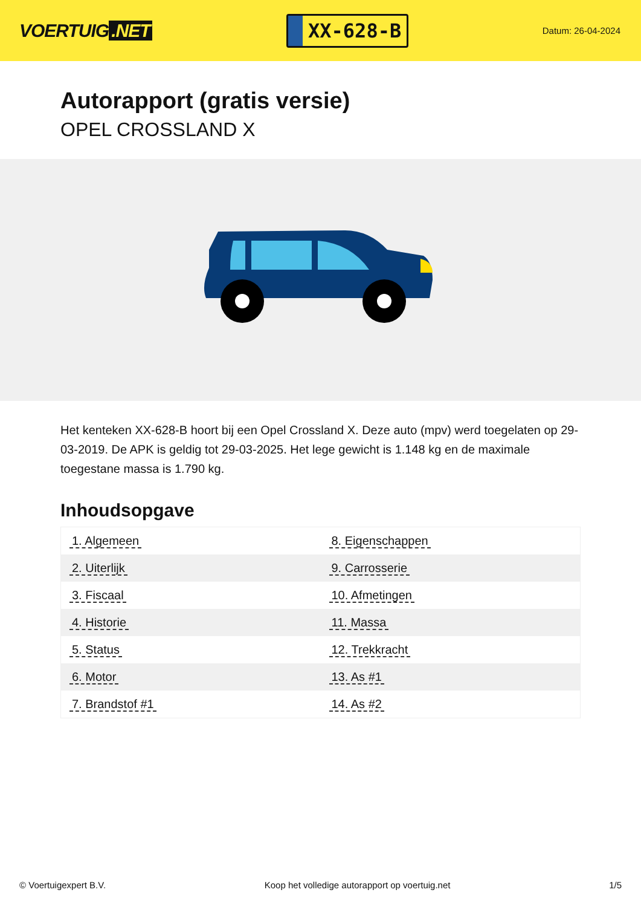VOERTUIG.NET
XX-628-B
Datum: 26-04-2024
Autorapport (gratis versie)
OPEL CROSSLAND X
Het kenteken XX-628-B hoort bij een Opel Crossland X. Deze auto (mpv) werd toegelaten op 29-03-2019. De APK is geldig tot 29-03-2025. Het lege gewicht is 1.148 kg en de maximale toegestane massa is 1.790 kg.
Inhoudsopgave
| 1. Algemeen | 8. Eigenschappen |
| 2. Uiterlijk | 9. Carrosserie |
| 3. Fiscaal | 10. Afmetingen |
| 4. Historie | 11. Massa |
| 5. Status | 12. Trekkracht |
| 6. Motor | 13. As #1 |
| 7. Brandstof #1 | 14. As #2 |
© Voertuigexpert B.V. Koop het volledige autorapport op voertuig.net 1/5